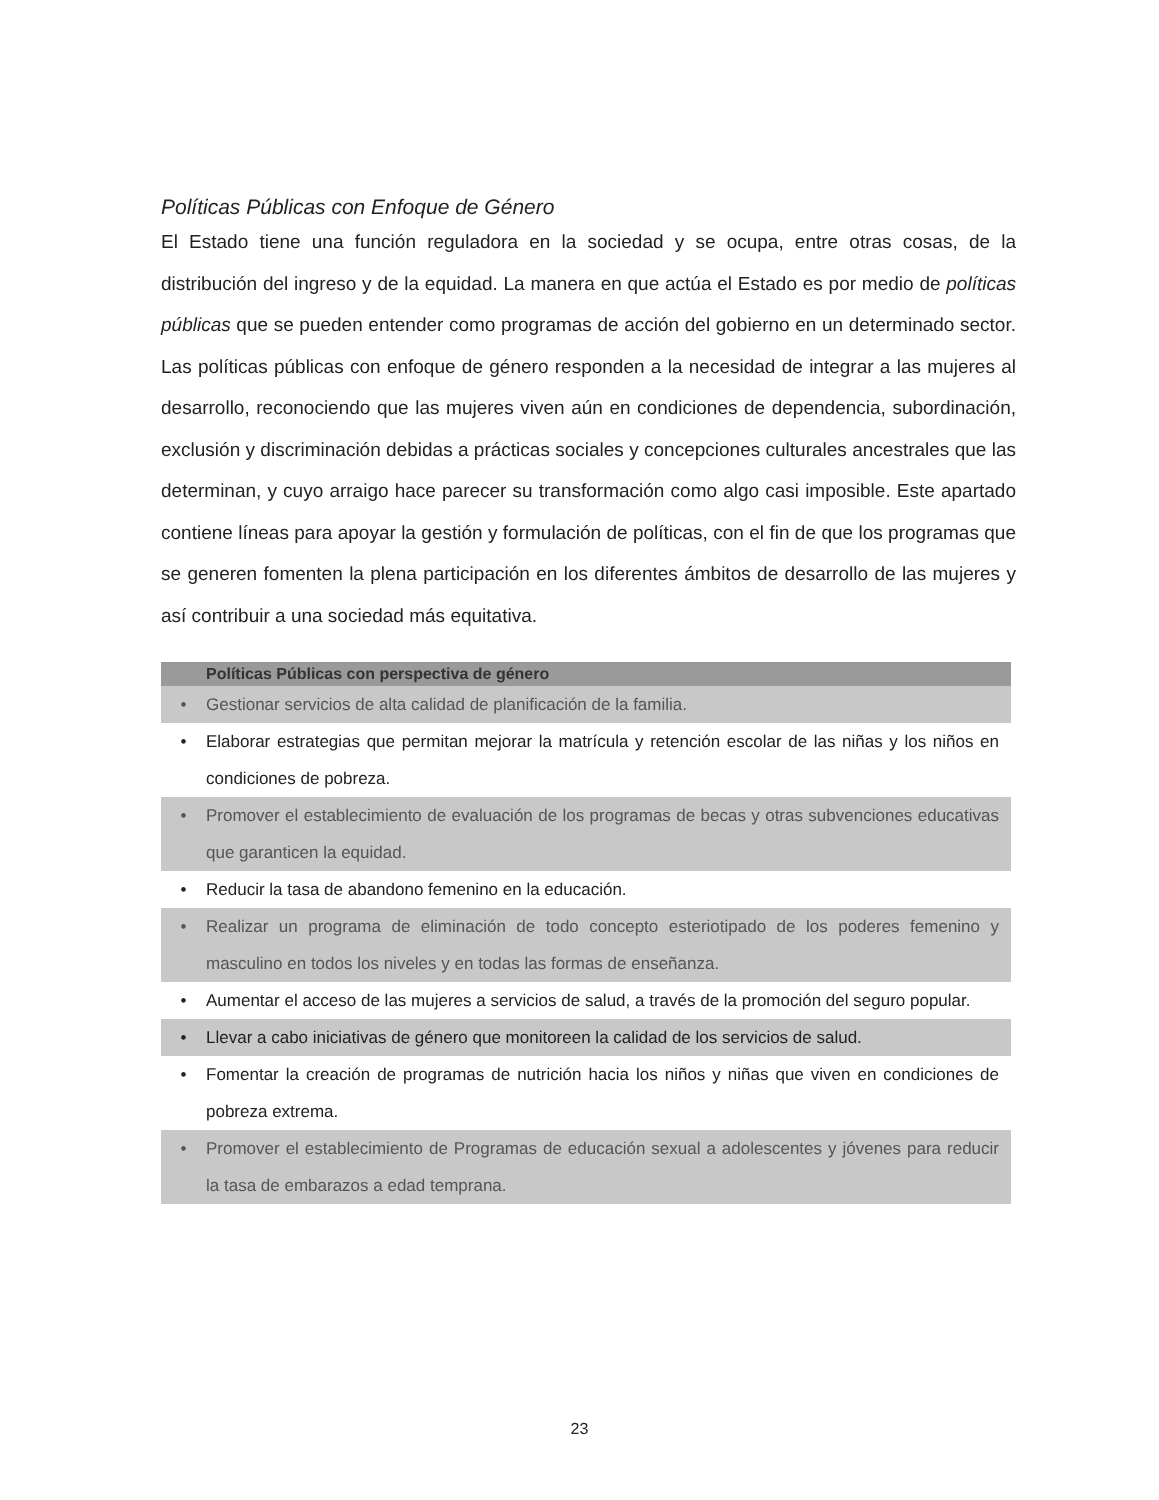Políticas Públicas con Enfoque de Género
El Estado tiene una función reguladora en la sociedad y se ocupa, entre otras cosas, de la distribución del ingreso y de la equidad. La manera en que actúa el Estado es por medio de políticas públicas que se pueden entender como programas de acción del gobierno en un determinado sector. Las políticas públicas con enfoque de género responden a la necesidad de integrar a las mujeres al desarrollo, reconociendo que las mujeres viven aún en condiciones de dependencia, subordinación, exclusión y discriminación debidas a prácticas sociales y concepciones culturales ancestrales que las determinan, y cuyo arraigo hace parecer su transformación como algo casi imposible. Este apartado contiene líneas para apoyar la gestión y formulación de políticas, con el fin de que los programas que se generen fomenten la plena participación en los diferentes ámbitos de desarrollo de las mujeres y así contribuir a una sociedad más equitativa.
Políticas Públicas con perspectiva de género
• Gestionar servicios de alta calidad de planificación de la familia.
• Elaborar estrategias que permitan mejorar la matrícula y retención escolar de las niñas y los niños en condiciones de pobreza.
• Promover el establecimiento de evaluación de los programas de becas y otras subvenciones educativas que garanticen la equidad.
• Reducir la tasa de abandono femenino en la educación.
• Realizar un programa de eliminación de todo concepto esteriotipado de los poderes femenino y masculino en todos los niveles y en todas las formas de enseñanza.
• Aumentar el acceso de las mujeres a servicios de salud, a través de la promoción del seguro popular.
• Llevar a cabo iniciativas de género que monitoreen la calidad de los servicios de salud.
• Fomentar la creación de programas de nutrición hacia los niños y niñas que viven en condiciones de pobreza extrema.
• Promover el establecimiento de Programas de educación sexual a adolescentes y jóvenes para reducir la tasa de embarazos a edad temprana.
23